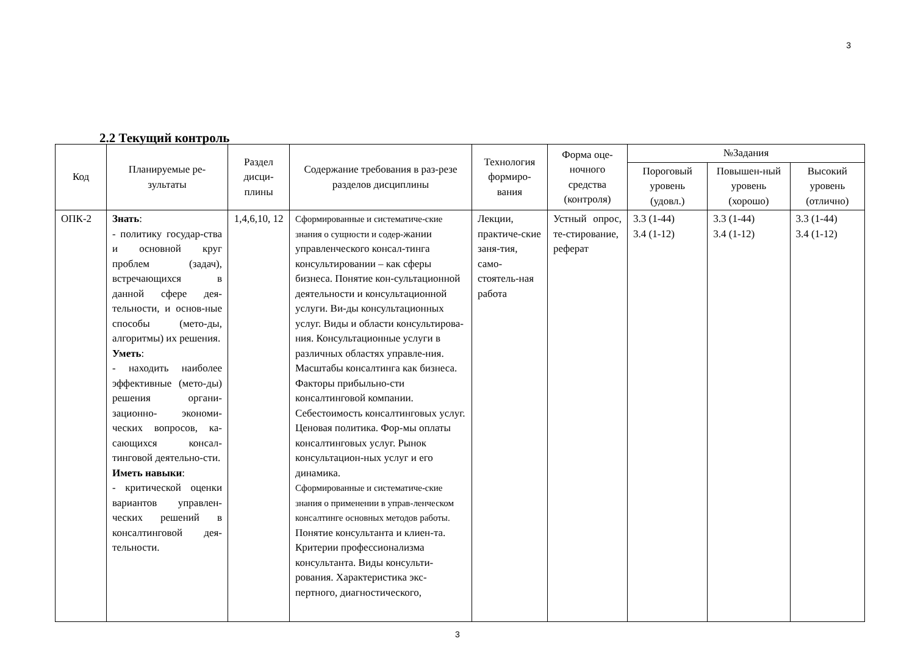3
2.2 Текущий контроль
| Код | Планируемые ре-зультаты | Раздел дисци-плины | Содержание требования в раз-резе разделов дисциплины | Технология формиро-вания | Форма оце-ночного средства (контроля) | №Задания | | |
| --- | --- | --- | --- | --- | --- | --- | --- | --- |
| | | | | | | Пороговый уровень (удовл.) | Повышен-ный уровень (хорошо) | Высокий уровень (отлично) |
| ОПК-2 | Знать : - политику государ-ства и основной круг проблем (задач), встречающихся в данной сфере дея-тельности, и основ-ные способы (мето-ды, алгоритмы) их решения. Уметь : - находить наиболее эффективные (мето-ды) решения органи-зационно- экономи-ческих вопросов, ка-сающихся консал-тинговой деятельно-сти. Иметь навыки : - критической оценки вариантов управлен-ческих решений в консалтинговой дея-тельности. | 1,4,6,10, 12 | Сформированные и систематиче-ские знания о сущности и содер- жании управленческого консал-тинга консультировании – как сферы бизнеса. Понятие кон-сультационной деятельности и консультационной услуги. Ви-ды консультационных услуг. Виды и области консультирова-ния. Консультационные услуги в различных областях управле-ния. Масштабы консалтинга как бизнеса. Факторы прибыльно-сти консалтинговой компании. Себестоимость консалтинговых услуг. Ценовая политика. Фор-мы оплаты консалтинговых услуг. Рынок консультацион-ных услуг и его динамика. Сформированные и систематиче-ские знания о применении в управ-ленческом консалтинге основных методов работы. Понятие консультанта и клиен-та. Критерии профессионализма консультанта. Виды консульти-рования. Характеристика экс-пертного, диагностического, | Лекции, практиче-ские заня-тия, само-стоятель-ная работа | Устный опрос, те-стирование, реферат | 3.3 (1-44) 3.4 (1-12) | 3.3 (1-44) 3.4 (1-12) | 3.3 (1-44) 3.4 (1-12) |
3